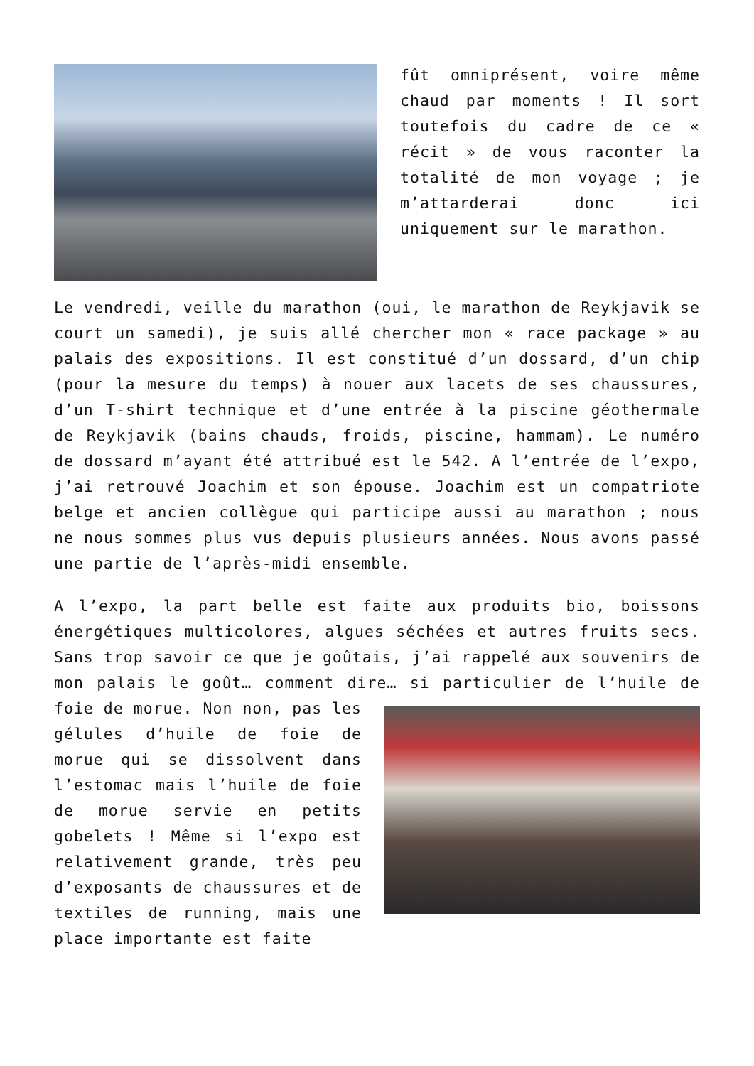fût omniprésent, voire même chaud par moments ! Il sort toutefois du cadre de ce « récit » de vous raconter la totalité de mon voyage ; je m’attarderai donc ici uniquement sur le marathon.
Le vendredi, veille du marathon (oui, le marathon de Reykjavik se court un samedi), je suis allé chercher mon « race package » au palais des expositions. Il est constitué d’un dossard, d’un chip (pour la mesure du temps) à nouer aux lacets de ses chaussures, d’un T-shirt technique et d’une entrée à la piscine géothermale de Reykjavik (bains chauds, froids, piscine, hammam). Le numéro de dossard m’ayant été attribué est le 542. A l’entrée de l’expo, j’ai retrouvé Joachim et son épouse. Joachim est un compatriote belge et ancien collègue qui participe aussi au marathon ; nous ne nous sommes plus vus depuis plusieurs années. Nous avons passé une partie de l’après-midi ensemble.
A l’expo, la part belle est faite aux produits bio, boissons énergétiques multicolores, algues séchées et autres fruits secs. Sans trop savoir ce que je goûtais, j’ai rappelé aux souvenirs de mon palais le goût… comment dire… si particulier de l’huile de foie de morue. Non non, pas les gélules d’huile de foie de morue qui se dissolvent dans l’estomac mais l’huile de foie de morue servie en petits gobelets ! Même si l’expo est relativement grande, très peu d’exposants de chaussures et de textiles de running, mais une place importante est faite